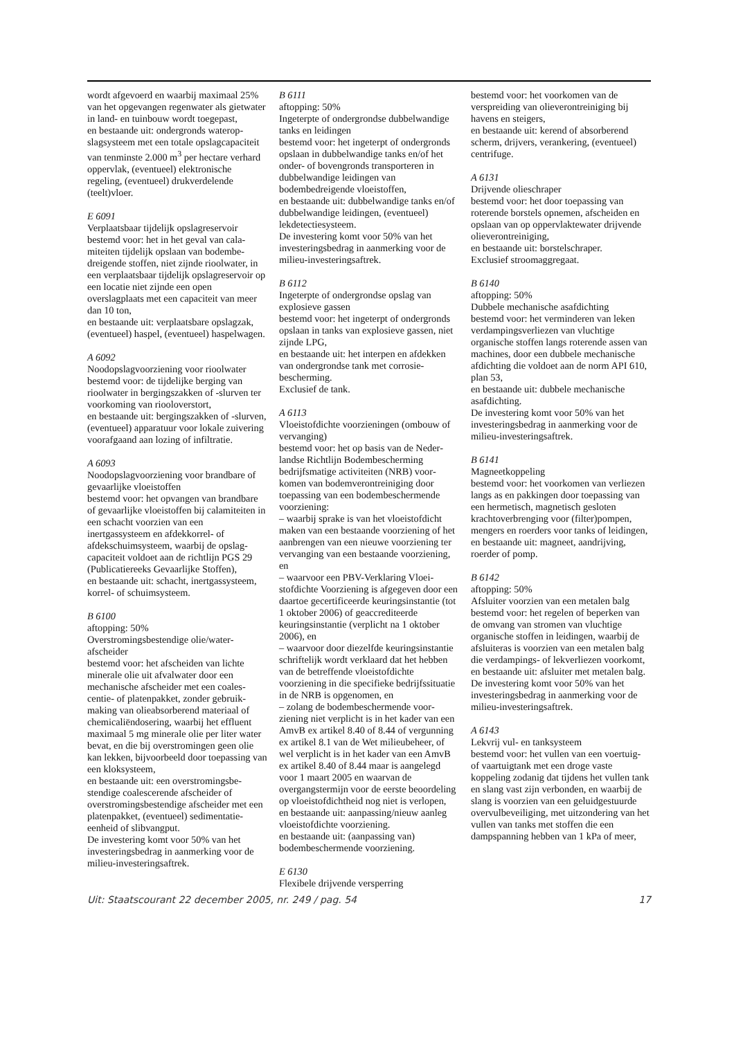wordt afgevoerd en waarbij maximaal 25% van het opgevangen regenwater als gietwater in land- en tuinbouw wordt toegepast,
en bestaande uit: ondergronds waterop­slagsysteem met een totale opslagcapaci­teit van tenminste 2.000 m<sup>3</sup> per hectare verhard oppervlak, (eventueel) elektroni­sche regeling, (eventueel) drukverdelen­de (teelt)vloer.
E 6091
Verplaatsbaar tijdelijk opslagreservoir
bestemd voor: het in het geval van cala­miteiten tijdelijk opslaan van bodembe­dreigende stoffen, niet zijnde rioolwater, in een verplaatsbaar tijdelijk opslagre­servoir op een locatie niet zijnde een op­en overslagplaats met een capaciteit van meer dan 10 ton,
en bestaande uit: verplaatsbare opslag­zak, (eventueel) haspel, (eventueel) haspelwagen.
A 6092
Noodopslagvoorziening voor rioolwater
bestemd voor: de tijdelijke berging van rioolwater in bergingszakken of -slurven ter voorkoming van riooloverstort,
en bestaande uit: bergingszakken of -slurven, (eventueel) apparatuur voor lokale zuivering voorafgaand aan lozing of infiltratie.
A 6093
Noodopslagvoorziening voor brandbare of gevaarlijke vloeistoffen
bestemd voor: het opvangen van brand­bare of gevaarlijke vloeistoffen bij calamiteiten in een schacht voorzien van een inertgassysteem en afdekkorrel- of afdekschuimsysteem, waarbij de opslag­capaciteit voldoet aan de richtlijn PGS 29 (Publicatiereeks Gevaarlijke Stoffen),
en bestaande uit: schacht, inertgassys­teem, korrel- of schuimsysteem.
B 6100
aftopping: 50%
Overstromingsbestendige olie/water­afscheider
bestemd voor: het afscheiden van lichte minerale olie uit afvalwater door een mechanische afscheider met een coales­centie- of platenpakket, zonder gebruik­making van olieabsorberend materiaal of chemicaliëndosering, waarbij het effluent maximaal 5 mg minerale olie per liter water bevat, en die bij overstro­mingen geen olie kan lekken, bijvoor­beeld door toepassing van een kloksys­teem,
en bestaande uit: een overstromingsbe­stendige coalescerende afscheider of overstromingsbestendige afscheider met een platenpakket, (eventueel) sedimenta­tie-eenheid of slibvangput.
De investering komt voor 50% van het investeringsbedrag in aanmerking voor de milieu-investeringsaftrek.
B 6111
aftopping: 50%
Ingeterpte of ondergrondse dubbelwan­dige tanks en leidingen
bestemd voor: het ingeterpt of onder­gronds opslaan in dubbelwandige tanks en/of het onder- of bovengronds trans­porteren in dubbelwandige leidingen van bodembedreigende vloeistoffen,
en bestaande uit: dubbelwandige tanks en/of dubbelwandige leidingen, (eventu­eel) lekdetectiesysteem.
De investering komt voor 50% van het investeringsbedrag in aanmerking voor de milieu-investeringsaftrek.
B 6112
Ingeterpte of ondergrondse opslag van explosieve gassen
bestemd voor: het ingeterpt of onder­gronds opslaan in tanks van explosieve gassen, niet zijnde LPG,
en bestaande uit: het interpen en afdek­ken van ondergrondse tank met corrosie­bescherming.
Exclusief de tank.
A 6113
Vloeistofdichte voorzieningen (ombouw of vervanging)
bestemd voor: het op basis van de Neder­landse Richtlijn Bodembescherming bedrijfsmatige activiteiten (NRB) voor­komen van bodemverontreiniging door toepassing van een bodembeschermende voorziening:
– waarbij sprake is van het vloeistof­dicht maken van een bestaande voorzie­ning of het aanbrengen van een nieuwe voorziening ter vervanging van een bestaande voorziening, en
– waarvoor een PBV-Verklaring Vloei­stofdichte Voorziening is afgegeven door een daartoe gecertificeerde keu­ringsinstantie (tot 1 oktober 2006) of geaccrediteerde keuringsinstantie (ver­plicht na 1 oktober 2006), en
– waarvoor door diezelfde keuringsin­stantie schriftelijk wordt verklaard dat het hebben van de betreffende vloeistof­dichte voorziening in die specifieke bedrijfssituatie in de NRB is opgeno­men, en
– zolang de bodembeschermende voor­ziening niet verplicht is in het kader van een AmvB ex artikel 8.40 of 8.44 of vergunning ex artikel 8.1 van de Wet milieubeheer, of wel verplicht is in het kader van een AmvB ex artikel 8.40 of 8.44 maar is aangelegd voor 1 maart 2005 en waarvan de overgangstermijn voor de eerste beoordeling op vloeistof­dichtheid nog niet is verlopen,
en bestaande uit: aanpassing/nieuw aan­leg vloeistofdichte voorziening.
en bestaande uit: (aanpassing van) bodembeschermende voorziening.
E 6130
Flexibele drijvende versperring
bestemd voor: het voorkomen van de verspreiding van olieverontreiniging bij havens en steigers,
en bestaande uit: kerend of absorberend scherm, drijvers, verankering, (eventu­eel) centrifuge.
A 6131
Drijvende olieschraper
bestemd voor: het door toepassing van roterende borstels opnemen, afscheiden en opslaan van op oppervlaktewater drij­vende olieverontreiniging,
en bestaande uit: borstelschraper.
Exclusief stroomaggregaat.
B 6140
aftopping: 50%
Dubbele mechanische asafdichting
bestemd voor: het verminderen van lek­en verdampingsverliezen van vluchtige organische stoffen langs roterende assen van machines, door een dubbele mecha­nische afdichting die voldoet aan de norm API 610, plan 53,
en bestaande uit: dubbele mechanische asafdichting.
De investering komt voor 50% van het investeringsbedrag in aanmerking voor de milieu-investeringsaftrek.
B 6141
Magneetkoppeling
bestemd voor: het voorkomen van ver­liezen langs as en pakkingen door toepassing van een hermetisch, magne­tisch gesloten krachtoverbrenging voor (filter)pompen, mengers en roerders voor tanks of leidingen,
en bestaande uit: magneet, aandrijving, roerder of pomp.
B 6142
aftopping: 50%
Afsluiter voorzien van een metalen balg
bestemd voor: het regelen of beperken van de omvang van stromen van vluchti­ge organische stoffen in leidingen, waarbij de afsluiteras is voorzien van een metalen balg die verdampings- of lekverliezen voorkomt,
en bestaande uit: afsluiter met metalen balg.
De investering komt voor 50% van het investeringsbedrag in aanmerking voor de milieu-investeringsaftrek.
A 6143
Lekvrij vul- en tanksysteem
bestemd voor: het vullen van een voer­tuig- of vaartuigtank met een droge vas­te koppeling zodanig dat tijdens het vullen tank en slang vast zijn verbon­den, en waarbij de slang is voorzien van een geluidgestuurde overvulbeveiliging, met uitzondering van het vullen van tanks met stoffen die een dampspanning hebben van 1 kPa of meer,
Uit: Staatscourant 22 december 2005, nr. 249 / pag. 54 17